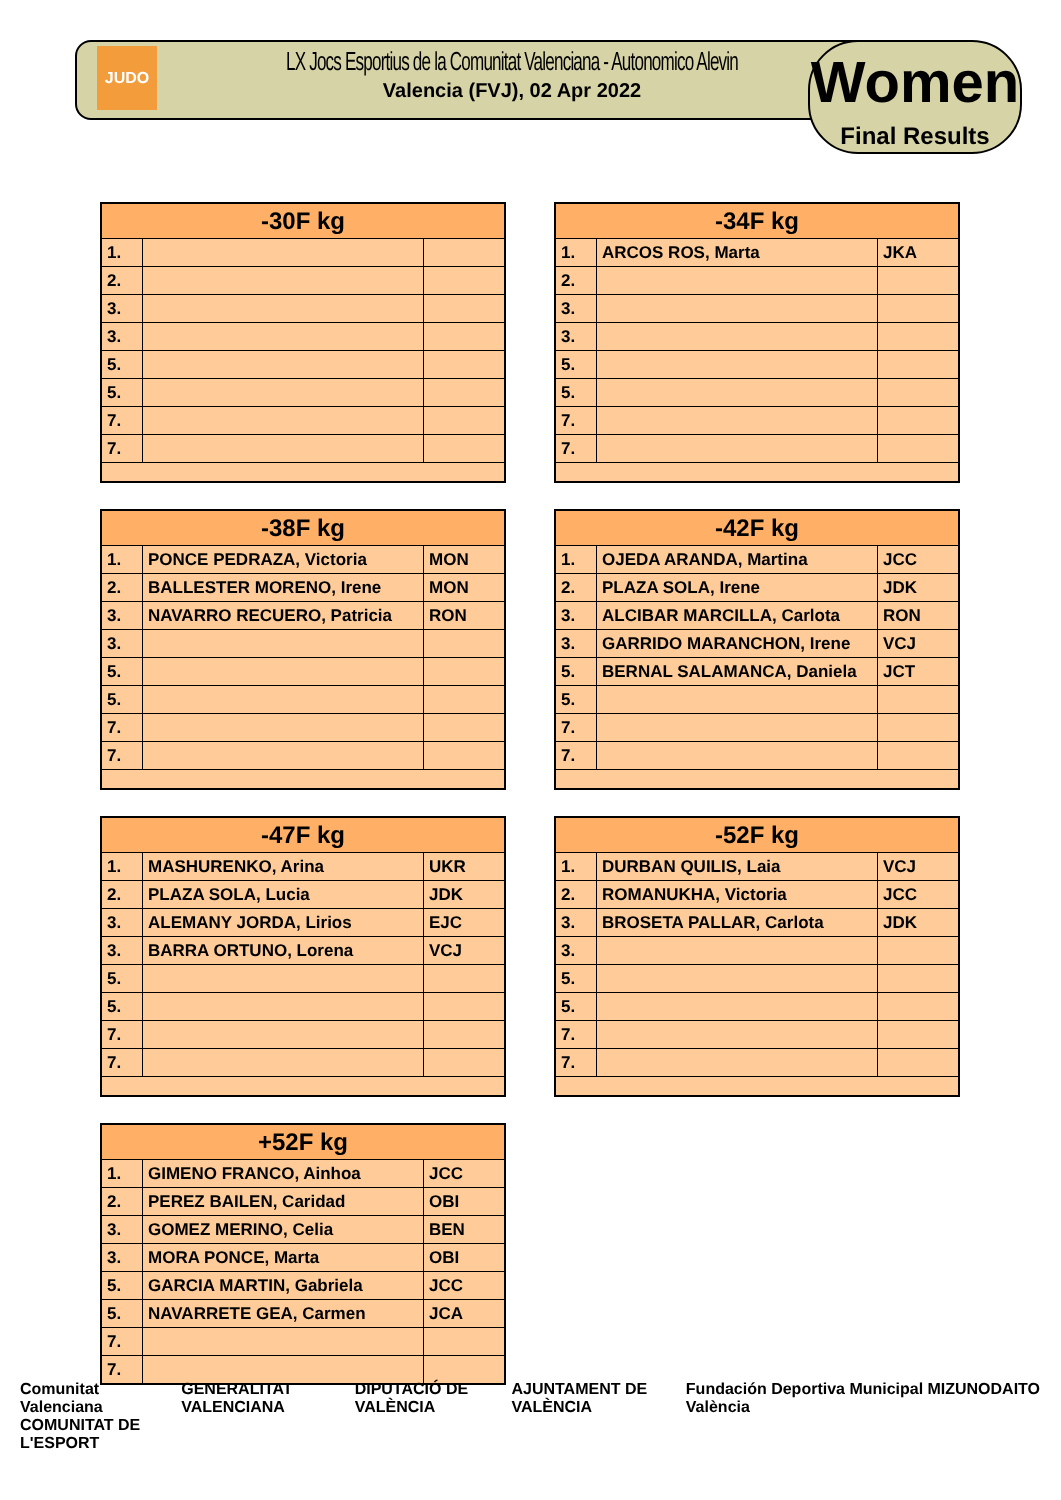JUDO
LX Jocs Esportius de la Comunitat Valenciana - Autonomico Alevin
Valencia (FVJ), 02 Apr 2022
Women
Final Results
| -30F kg | | |
| --- | --- | --- |
| 1. | | |
| 2. | | |
| 3. | | |
| 3. | | |
| 5. | | |
| 5. | | |
| 7. | | |
| 7. | | |
| -34F kg | | |
| --- | --- | --- |
| 1. | ARCOS ROS, Marta | JKA |
| 2. | | |
| 3. | | |
| 3. | | |
| 5. | | |
| 5. | | |
| 7. | | |
| 7. | | |
| -38F kg | | |
| --- | --- | --- |
| 1. | PONCE PEDRAZA, Victoria | MON |
| 2. | BALLESTER MORENO, Irene | MON |
| 3. | NAVARRO RECUERO, Patricia | RON |
| 3. | | |
| 5. | | |
| 5. | | |
| 7. | | |
| 7. | | |
| -42F kg | | |
| --- | --- | --- |
| 1. | OJEDA ARANDA, Martina | JCC |
| 2. | PLAZA SOLA, Irene | JDK |
| 3. | ALCIBAR MARCILLA, Carlota | RON |
| 3. | GARRIDO MARANCHON, Irene | VCJ |
| 5. | BERNAL SALAMANCA, Daniela | JCT |
| 5. | | |
| 7. | | |
| 7. | | |
| -47F kg | | |
| --- | --- | --- |
| 1. | MASHURENKO, Arina | UKR |
| 2. | PLAZA SOLA, Lucia | JDK |
| 3. | ALEMANY JORDA, Lirios | EJC |
| 3. | BARRA ORTUNO, Lorena | VCJ |
| 5. | | |
| 5. | | |
| 7. | | |
| 7. | | |
| -52F kg | | |
| --- | --- | --- |
| 1. | DURBAN QUILIS, Laia | VCJ |
| 2. | ROMANUKHA, Victoria | JCC |
| 3. | BROSETA PALLAR, Carlota | JDK |
| 3. | | |
| 5. | | |
| 5. | | |
| 7. | | |
| 7. | | |
| +52F kg | | |
| --- | --- | --- |
| 1. | GIMENO FRANCO, Ainhoa | JCC |
| 2. | PEREZ BAILEN, Caridad | OBI |
| 3. | GOMEZ MERINO, Celia | BEN |
| 3. | MORA PONCE, Marta | OBI |
| 5. | GARCIA MARTIN, Gabriela | JCC |
| 5. | NAVARRETE GEA, Carmen | JCA |
| 7. | | |
| 7. | | |
Comunitat Valenciana
COMUNITAT DE L'ESPORT
GENERALITAT VALENCIANA DIPUTACIÓ DE VALÈNCIA AJUNTAMENT DE VALÈNCIA Fundación Deportiva Municipal València
MIZUNO DAITO